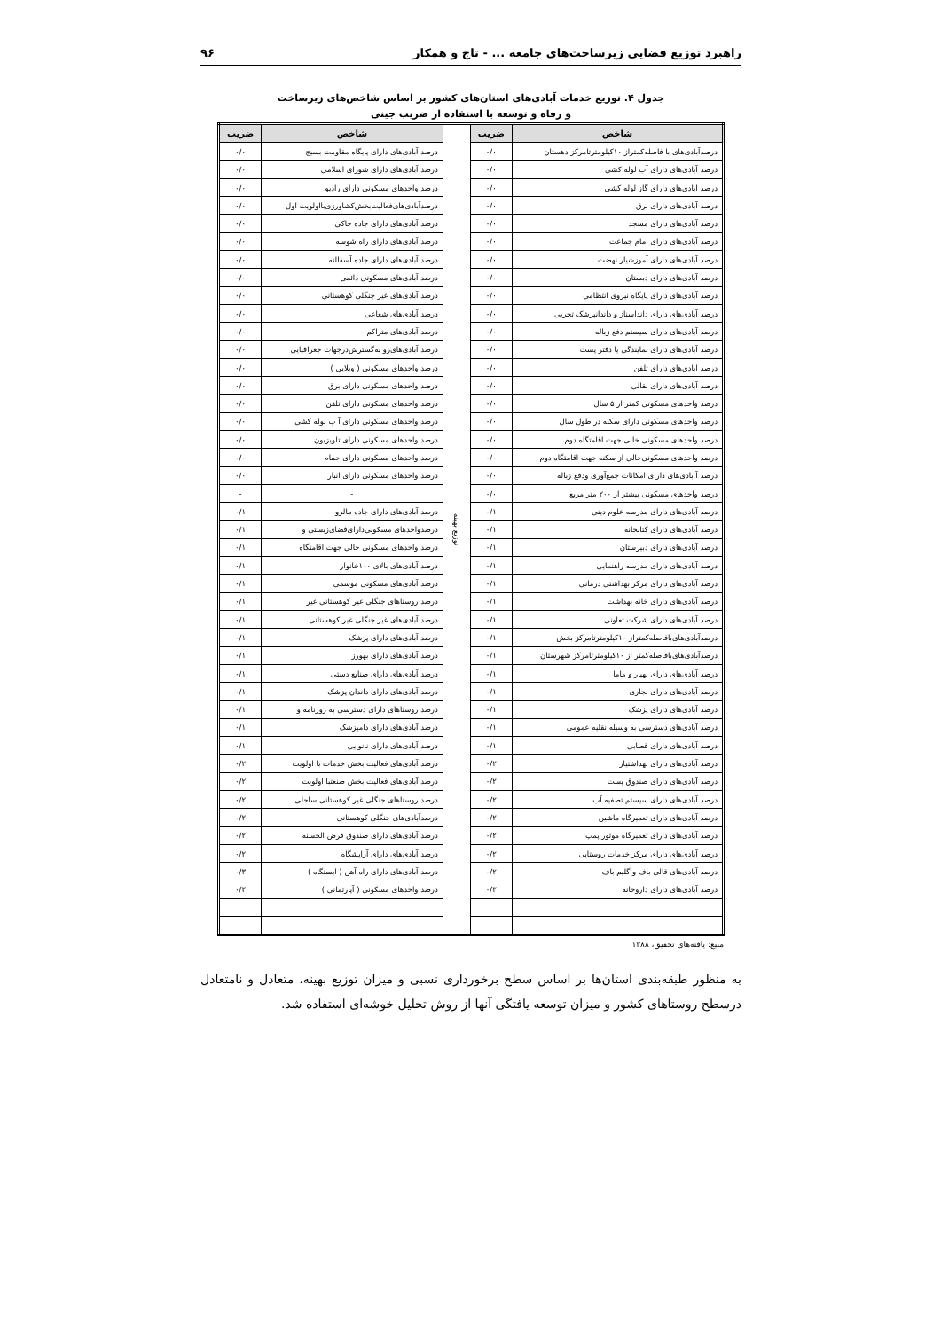راهبرد توزیع فضایی زیرساخت‌های جامعه ... - تاج و همکار ۹۶
جدول ۴. توزیع خدمات آبادی‌های استان‌های کشور بر اساس شاخص‌های زیرساخت
و رفاه و توسعه با استفاده از ضریب جینی
| شاخص | ضریب | توزیع بهینه | شاخص | ضریب |
| درصدآبادی‌های با فاصله‌کمتراز ۱۰کیلومترتامرکز دهستان | ۰/۰ | | درصد آبادی‌های دارای پایگاه مقاومت بسیج | ۰/۰ |
| درصد آبادی‌های دارای آب لوله کشی | ۰/۰ | | درصد آبادی‌های دارای شورای اسلامی | ۰/۰ |
| درصد آبادی‌های دارای گاز لوله کشی | ۰/۰ | | درصد واحدهای مسکونی دارای رادیو | ۰/۰ |
| درصد آبادی‌های دارای برق | ۰/۰ | | درصدآبادی‌های‌فعالیت‌بخش‌کشاورزی‌بااولویت اول | ۰/۰ |
| درصد آبادی‌های دارای مسجد | ۰/۰ | | درصد آبادی‌های دارای جاده خاکی | ۰/۰ |
| درصد آبادی‌های دارای امام جماعت | ۰/۰ | | درصد آبادی‌های دارای راه شوسه | ۰/۰ |
| درصد آبادی‌های دارای آموزشیار نهضت | ۰/۰ | | درصد آبادی‌های دارای جاده آسفالته | ۰/۰ |
| درصد آبادی‌های دارای دبستان | ۰/۰ | | درصد آبادی‌های مسکونی دائمی | ۰/۰ |
| درصد آبادی‌های دارای پایگاه نیروی انتظامی | ۰/۰ | | درصد آبادی‌های غیر جنگلی کوهستانی | ۰/۰ |
| درصد آبادی‌های دارای دانداسناز و داندانپزشک تجربی | ۰/۰ | | درصد آبادی‌های شعاعی | ۰/۰ |
| درصد آبادی‌های دارای سیستم دفع زباله | ۰/۰ | | درصد آبادی‌های متراکم | ۰/۰ |
| درصد آبادی‌های دارای نمایندگی یا دفتر پست | ۰/۰ | | درصد آبادی‌های‌رو به‌گسترش‌درجهات جغرافیایی | ۰/۰ |
| درصد آبادی‌های دارای تلفن | ۰/۰ | | درصد واحدهای مسکونی ( ویلایی ) | ۰/۰ |
| درصد آبادی‌های دارای بقالی | ۰/۰ | | درصد واحدهای مسکونی دارای برق | ۰/۰ |
| درصد واحدهای مسکونی کمتر از ۵ سال | ۰/۰ | | درصد واحدهای مسکونی دارای تلفن | ۰/۰ |
| درصد واحدهای مسکونی دارای سکنه در طول سال | ۰/۰ | | درصد واحدهای مسکونی دارای آ ب لوله کشی | ۰/۰ |
| درصد واحدهای مسکونی خالی جهت اقامتگاه دوم | ۰/۰ | | درصد واحدهای مسکونی دارای تلویزیون | ۰/۰ |
| درصد واحدهای مسکونی‌خالی از سکنه جهت اقامتگاه دوم | ۰/۰ | | درصد واحدهای مسکونی دارای حمام | ۰/۰ |
| درصد آ بادی‌های دارای امکانات جمع‌آوری ودفع زباله | ۰/۰ | | درصد واحدهای مسکونی دارای انبار | ۰/۰ |
| درصد واحدهای مسکونی بیشتر از ۲۰۰ متر مربع | ۰/۰ | | - | - |
| درصد آبادی‌های دارای مدرسه علوم دینی | ۰/۱ | | درصد آبادی‌های دارای جاده مالرو | ۰/۱ |
| درصد آبادی‌های دارای کتابخانه | ۰/۱ | | درصدواحدهای مسکونی‌دارای‌فضای‌زیستی و | ۰/۱ |
| درصد آبادی‌های دارای دبیرستان | ۰/۱ | | درصد واحدهای مسکونی خالی جهت اقامتگاه | ۰/۱ |
| درصد آبادی‌های دارای مدرسه راهنمایی | ۰/۱ | | درصد آبادی‌های بالای ۱۰۰خانوار | ۰/۱ |
| درصد آبادی‌های دارای مرکز بهداشتی درمانی | ۰/۱ | | درصد آبادی‌های مسکونی موسمی | ۰/۱ |
| درصد آبادی‌های دارای خانه بهداشت | ۰/۱ | | درصد روستاهای جنگلی غیر کوهستانی غیر | ۰/۱ |
| درصد آبادی‌های دارای شرکت تعاونی | ۰/۱ | | درصد آبادی‌های غیر جنگلی غیر کوهستانی | ۰/۱ |
| درصدآبادی‌های‌بافاصله‌کمتراز ۱۰کیلومترتامرکز بخش | ۰/۱ | | درصد آبادی‌های دارای پزشک | ۰/۱ |
| درصدآبادی‌های‌بافاصله‌کمتر از ۱۰کیلومترتامرکز شهرستان | ۰/۱ | | درصد آبادی‌های دارای بهورز | ۰/۱ |
| درصد آبادی‌های دارای بهیار و ماما | ۰/۱ | | درصد آبادی‌های دارای صنایع دستی | ۰/۱ |
| درصد آبادی‌های دارای نجاری | ۰/۱ | | درصد آبادی‌های دارای داندان پزشک | ۰/۱ |
| درصد آبادی‌های دارای پزشک | ۰/۱ | | درصد روستاهای دارای دسترسی به روزنامه و | ۰/۱ |
| درصد آبادی‌های دسترسی به وسیله نقلیه عمومی | ۰/۱ | | درصد آبادی‌های دارای دامپزشک | ۰/۱ |
| درصد آبادی‌های دارای قصابی | ۰/۱ | | درصد آبادی‌های دارای نانوایی | ۰/۱ |
| درصد آبادی‌های دارای بهداشتیار | ۰/۲ | | درصد آبادی‌های فعالیت بخش خدمات با اولویت | ۰/۲ |
| درصد آبادی‌های دارای صندوق پست | ۰/۲ | | درصد آبادی‌های فعالیت بخش صنعتبا اولویت | ۰/۲ |
| درصد آبادی‌های دارای سیستم تصفیه آب | ۰/۲ | | درصد روستاهای جنگلی غیر کوهستانی ساحلی | ۰/۲ |
| درصد آبادی‌های دارای تعمیرگاه ماشین | ۰/۲ | | درصدآبادی‌های جنگلی کوهستانی | ۰/۲ |
| درصد آبادی‌های دارای تعمیرگاه موتور پمپ | ۰/۲ | | درصد آبادی‌های دارای صندوق قرض الحسنه | ۰/۲ |
| درصد آبادی‌های دارای مرکز خدمات روستایی | ۰/۲ | | درصد آبادی‌های دارای آرایشگاه | ۰/۲ |
| درصد آبادی‌های قالی باف و گلیم باف | ۰/۲ | | درصد آبادی‌های دارای راه آهن ( ایستگاه ) | ۰/۳ |
| درصد آبادی‌های دارای داروخانه | ۰/۳ | | درصد واحدهای مسکونی ( آپارتمانی ) | ۰/۳ |
منبع: یافته‌های تحقیق، ۱۳۸۸
به منظور طبقه‌بندی استان‌ها بر اساس سطح برخورداری نسبی و میزان توزیع بهینه، متعادل و نامتعادل درسطح روستاهای کشور و میزان توسعه یافتگی آنها از روش تحلیل خوشه‌ای استفاده شد.